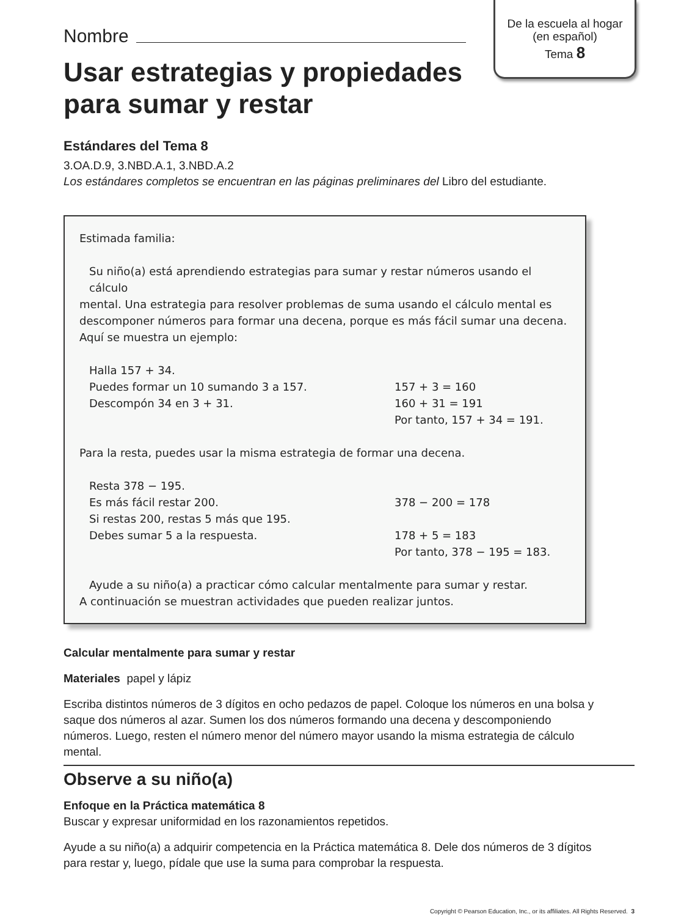De la escuela al hogar
(en español)
Tema 8
Nombre
Usar estrategias y propiedades para sumar y restar
Estándares del Tema 8
3.OA.D.9, 3.NBD.A.1, 3.NBD.A.2
Los estándares completos se encuentran en las páginas preliminares del Libro del estudiante.
Estimada familia:
Su niño(a) está aprendiendo estrategias para sumar y restar números usando el cálculo
mental. Una estrategia para resolver problemas de suma usando el cálculo mental es descomponer números para formar una decena, porque es más fácil sumar una decena. Aquí se muestra un ejemplo:
Halla 157 + 34.
Puedes formar un 10 sumando 3 a 157. 157 + 3 = 160
Descompón 34 en 3 + 31. 160 + 31 = 191
Por tanto, 157 + 34 = 191.
Para la resta, puedes usar la misma estrategia de formar una decena.
Resta 378 − 195.
Es más fácil restar 200. 378 − 200 = 178
Si restas 200, restas 5 más que 195.
Debes sumar 5 a la respuesta. 178 + 5 = 183
Por tanto, 378 − 195 = 183.
Ayude a su niño(a) a practicar cómo calcular mentalmente para sumar y restar.
A continuación se muestran actividades que pueden realizar juntos.
Calcular mentalmente para sumar y restar
Materiales papel y lápiz
Escriba distintos números de 3 dígitos en ocho pedazos de papel. Coloque los números en una bolsa y saque dos números al azar. Sumen los dos números formando una decena y descomponiendo números. Luego, resten el número menor del número mayor usando la misma estrategia de cálculo mental.
Observe a su niño(a)
Enfoque en la Práctica matemática 8
Buscar y expresar uniformidad en los razonamientos repetidos.
Ayude a su niño(a) a adquirir competencia en la Práctica matemática 8. Dele dos números de 3 dígitos para restar y, luego, pídale que use la suma para comprobar la respuesta.
Copyright © Pearson Education, Inc., or its affiliates. All Rights Reserved. 3